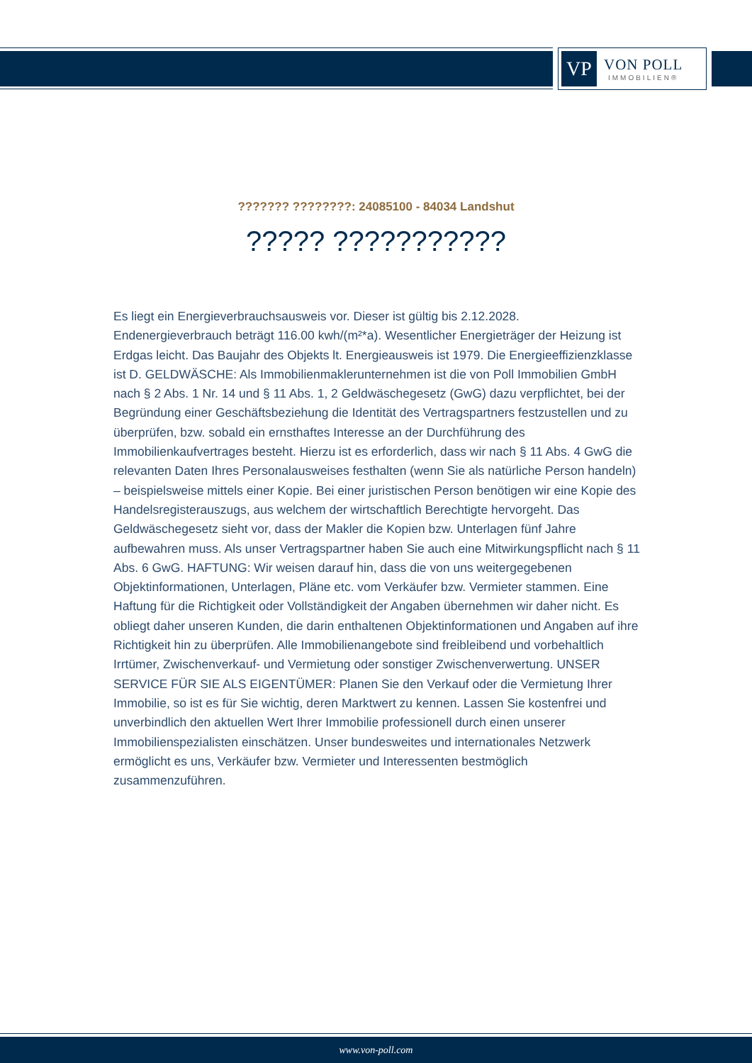VP
VON POLL
IMMOBILIEN®
??????? ????????: 24085100 - 84034 Landshut
????? ???????????
Es liegt ein Energieverbrauchsausweis vor. Dieser ist gültig bis 2.12.2028. Endenergieverbrauch beträgt 116.00 kwh/(m²*a). Wesentlicher Energieträger der Heizung ist Erdgas leicht. Das Baujahr des Objekts lt. Energieausweis ist 1979. Die Energieeffizienzklasse ist D. GELDWÄSCHE: Als Immobilienmaklerunternehmen ist die von Poll Immobilien GmbH nach § 2 Abs. 1 Nr. 14 und § 11 Abs. 1, 2 Geldwäschegesetz (GwG) dazu verpflichtet, bei der Begründung einer Geschäftsbeziehung die Identität des Vertragspartners festzustellen und zu überprüfen, bzw. sobald ein ernsthaftes Interesse an der Durchführung des Immobilienkaufvertrages besteht. Hierzu ist es erforderlich, dass wir nach § 11 Abs. 4 GwG die relevanten Daten Ihres Personalausweises festhalten (wenn Sie als natürliche Person handeln) – beispielsweise mittels einer Kopie. Bei einer juristischen Person benötigen wir eine Kopie des Handelsregisterauszugs, aus welchem der wirtschaftlich Berechtigte hervorgeht. Das Geldwäschegesetz sieht vor, dass der Makler die Kopien bzw. Unterlagen fünf Jahre aufbewahren muss. Als unser Vertragspartner haben Sie auch eine Mitwirkungspflicht nach § 11 Abs. 6 GwG. HAFTUNG: Wir weisen darauf hin, dass die von uns weitergegebenen Objektinformationen, Unterlagen, Pläne etc. vom Verkäufer bzw. Vermieter stammen. Eine Haftung für die Richtigkeit oder Vollständigkeit der Angaben übernehmen wir daher nicht. Es obliegt daher unseren Kunden, die darin enthaltenen Objektinformationen und Angaben auf ihre Richtigkeit hin zu überprüfen. Alle Immobilienangebote sind freibleibend und vorbehaltlich Irrtümer, Zwischenverkauf- und Vermietung oder sonstiger Zwischenverwertung. UNSER SERVICE FÜR SIE ALS EIGENTÜMER: Planen Sie den Verkauf oder die Vermietung Ihrer Immobilie, so ist es für Sie wichtig, deren Marktwert zu kennen. Lassen Sie kostenfrei und unverbindlich den aktuellen Wert Ihrer Immobilie professionell durch einen unserer Immobilienspezialisten einschätzen. Unser bundesweites und internationales Netzwerk ermöglicht es uns, Verkäufer bzw. Vermieter und Interessenten bestmöglich zusammenzuführen.
www.von-poll.com